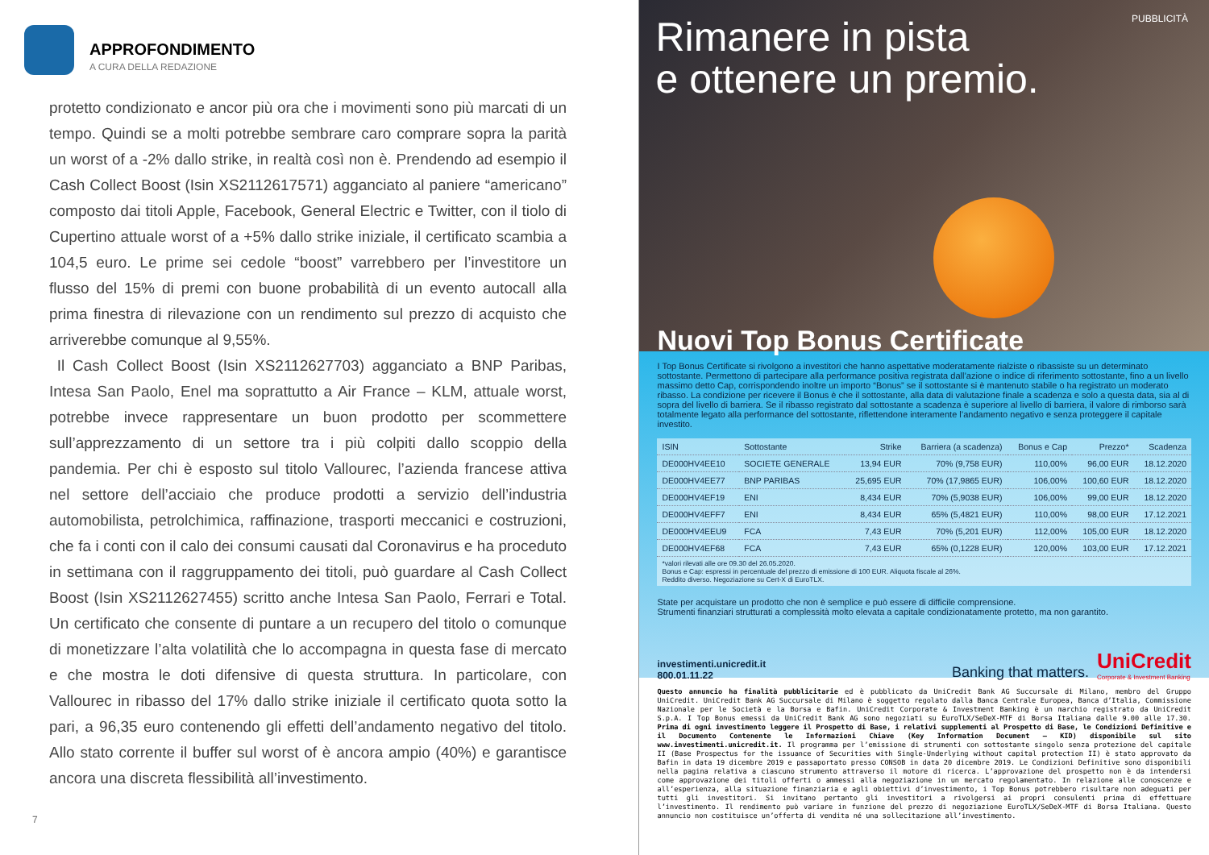APPROFONDIMENTO
A CURA DELLA REDAZIONE
protetto condizionato e ancor più ora che i movimenti sono più marcati di un tempo. Quindi se a molti potrebbe sembrare caro comprare sopra la parità un worst of a -2% dallo strike, in realtà così non è. Prendendo ad esempio il Cash Collect Boost (Isin XS2112617571) agganciato al paniere “americano” composto dai titoli Apple, Facebook, General Electric e Twitter, con il tiolo di Cupertino attuale worst of a +5% dallo strike iniziale, il certificato scambia a 104,5 euro. Le prime sei cedole “boost” varrebbero per l’investitore un flusso del 15% di premi con buone probabilità di un evento autocall alla prima finestra di rilevazione con un rendimento sul prezzo di acquisto che arriverebbe comunque al 9,55%.
Il Cash Collect Boost (Isin XS2112627703) agganciato a BNP Paribas, Intesa San Paolo, Enel ma soprattutto a Air France – KLM, attuale worst, potrebbe invece rappresentare un buon prodotto per scommettere sull’apprezzamento di un settore tra i più colpiti dallo scoppio della pandemia. Per chi è esposto sul titolo Vallourec, l’azienda francese attiva nel settore dell’acciaio che produce prodotti a servizio dell’industria automobilista, petrolchimica, raffinazione, trasporti meccanici e costruzioni, che fa i conti con il calo dei consumi causati dal Coronavirus e ha proceduto in settimana con il raggruppamento dei titoli, può guardare al Cash Collect Boost (Isin XS2112627455) scritto anche Intesa San Paolo, Ferrari e Total. Un certificato che consente di puntare a un recupero del titolo o comunque di monetizzare l’alta volatilità che lo accompagna in questa fase di mercato e che mostra le doti difensive di questa struttura. In particolare, con Vallourec in ribasso del 17% dallo strike iniziale il certificato quota sotto la pari, a 96,35 euro contenendo gli effetti dell’andamento negativo del titolo. Allo stato corrente il buffer sul worst of è ancora ampio (40%) e garantisce ancora una discreta flessibilità all’investimento.
7
Rimanere in pista
e ottenere un premio.
PUBBLICITÀ
Nuovi Top Bonus Certificate
I Top Bonus Certificate si rivolgono a investitori che hanno aspettative moderatamente rialziste o ribassiste su un determinato sottostante. Permettono di partecipare alla performance positiva registrata dall’azione o indice di riferimento sottostante, fino a un livello massimo detto Cap, corrispondendo inoltre un importo “Bonus” se il sottostante si è mantenuto stabile o ha registrato un moderato ribasso. La condizione per ricevere il Bonus è che il sottostante, alla data di valutazione finale a scadenza e solo a questa data, sia al di sopra del livello di barriera. Se il ribasso registrato dal sottostante a scadenza è superiore al livello di barriera, il valore di rimborso sarà totalmente legato alla performance del sottostante, riflettendone interamente l’andamento negativo e senza proteggere il capitale investito.
| ISIN | Sottostante | Strike | Barriera (a scadenza) | Bonus e Cap | Prezzo* | Scadenza |
| --- | --- | --- | --- | --- | --- | --- |
| DE000HV4EE10 | SOCIETE GENERALE | 13,94 EUR | 70% (9,758 EUR) | 110,00% | 96,00 EUR | 18.12.2020 |
| DE000HV4EE77 | BNP PARIBAS | 25,695 EUR | 70% (17,9865 EUR) | 106,00% | 100,60 EUR | 18.12.2020 |
| DE000HV4EF19 | ENI | 8,434 EUR | 70% (5,9038 EUR) | 106,00% | 99,00 EUR | 18.12.2020 |
| DE000HV4EFF7 | ENI | 8,434 EUR | 65% (5,4821 EUR) | 110,00% | 98,00 EUR | 17.12.2021 |
| DE000HV4EEU9 | FCA | 7,43 EUR | 70% (5,201 EUR) | 112,00% | 105,00 EUR | 18.12.2020 |
| DE000HV4EF68 | FCA | 7,43 EUR | 65% (0,1228 EUR) | 120,00% | 103,00 EUR | 17.12.2021 |
*valori rilevati alle ore 09.30 del 26.05.2020.
Bonus e Cap: espressi in percentuale del prezzo di emissione di 100 EUR. Aliquota fiscale al 26%.
Reddito diverso. Negoziazione su Cert-X di EuroTLX.
State per acquistare un prodotto che non è semplice e può essere di difficile comprensione.
Strumenti finanziari strutturati a complessità molto elevata a capitale condizionatamente protetto, ma non garantito.
investimenti.unicredit.it
800.01.11.22
Banking that matters.
UniCredit
Corporate & Investment Banking
Questo annuncio ha finalità pubblicitarie ed è pubblicato da UniCredit Bank AG Succursale di Milano, membro del Gruppo UniCredit. UniCredit Bank AG Succursale di Milano è soggetto regolato dalla Banca Centrale Europea, Banca d’Italia, Commissione Nazionale per le Società e la Borsa e Bafin. UniCredit Corporate & Investment Banking è un marchio registrato da UniCredit S.p.A. I Top Bonus emessi da UniCredit Bank AG sono negoziati su EuroTLX/SeDeX-MTF di Borsa Italiana dalle 9.00 alle 17.30. Prima di ogni investimento leggere il Prospetto di Base, i relativi supplementi al Prospetto di Base, le Condizioni Definitive e il Documento Contenente le Informazioni Chiave (Key Information Document – KID) disponibile sul sito www.investimenti.unicredit.it. Il programma per l’emissione di strumenti con sottostante singolo senza protezione del capitale II (Base Prospectus for the issuance of Securities with Single-Underlying without capital protection II) è stato approvato da Bafin in data 19 dicembre 2019 e passaportato presso CONSOB in data 20 dicembre 2019. Le Condizioni Definitive sono disponibili nella pagina relativa a ciascuno strumento attraverso il motore di ricerca. L’approvazione del prospetto non è da intendersi come approvazione dei titoli offerti o ammessi alla negoziazione in un mercato regolamentato. In relazione alle conoscenze e all’esperienza, alla situazione finanziaria e agli obiettivi d’investimento, i Top Bonus potrebbero risultare non adeguati per tutti gli investitori. Si invitano pertanto gli investitori a rivolgersi ai propri consulenti prima di effettuare l’investimento. Il rendimento può variare in funzione del prezzo di negoziazione EuroTLX/SeDeX-MTF di Borsa Italiana. Questo annuncio non costituisce un’offerta di vendita né una sollecitazione all’investimento.